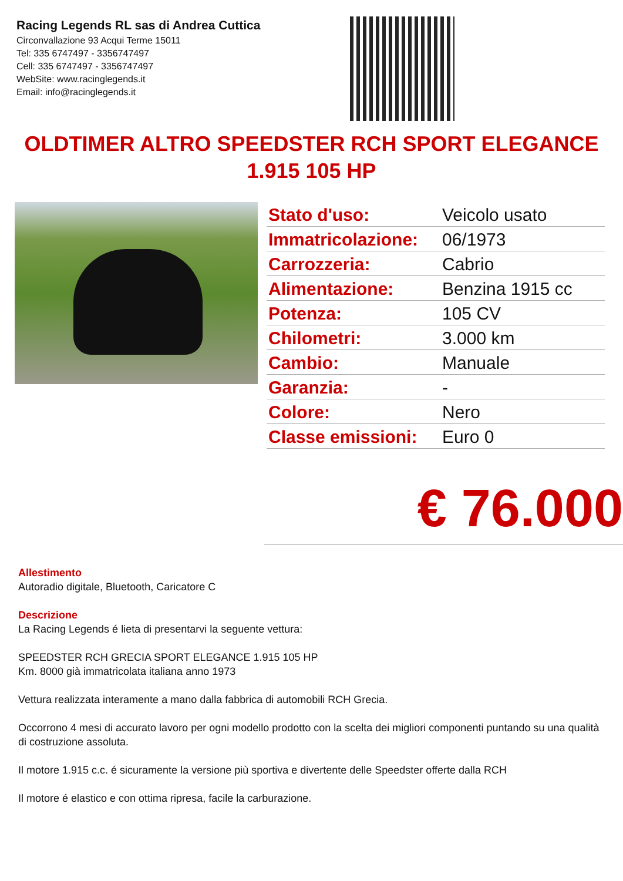Racing Legends RL sas di Andrea Cuttica
Circonvallazione 93 Acqui Terme 15011
Tel: 335 6747497 - 3356747497
Cell: 335 6747497 - 3356747497
WebSite: www.racinglegends.it
Email: info@racinglegends.it
OLDTIMER ALTRO SPEEDSTER RCH SPORT ELEGANCE 1.915 105 HP
| Stato d'uso: | Veicolo usato |
| Immatricolazione: | 06/1973 |
| Carrozzeria: | Cabrio |
| Alimentazione: | Benzina 1915 cc |
| Potenza: | 105 CV |
| Chilometri: | 3.000 km |
| Cambio: | Manuale |
| Garanzia: | - |
| Colore: | Nero |
| Classe emissioni: | Euro 0 |
€ 76.000
Allestimento
Autoradio digitale, Bluetooth, Caricatore C
Descrizione
La Racing Legends é lieta di presentarvi la seguente vettura:
SPEEDSTER RCH GRECIA SPORT ELEGANCE 1.915 105 HP
Km. 8000 già immatricolata italiana anno 1973
Vettura realizzata interamente a mano dalla fabbrica di automobili RCH Grecia.
Occorrono 4 mesi di accurato lavoro per ogni modello prodotto con la scelta dei migliori componenti puntando su una qualità di costruzione assoluta.
Il motore 1.915 c.c. é sicuramente la versione più sportiva e divertente delle Speedster offerte dalla RCH
Il motore é elastico e con ottima ripresa, facile la carburazione.